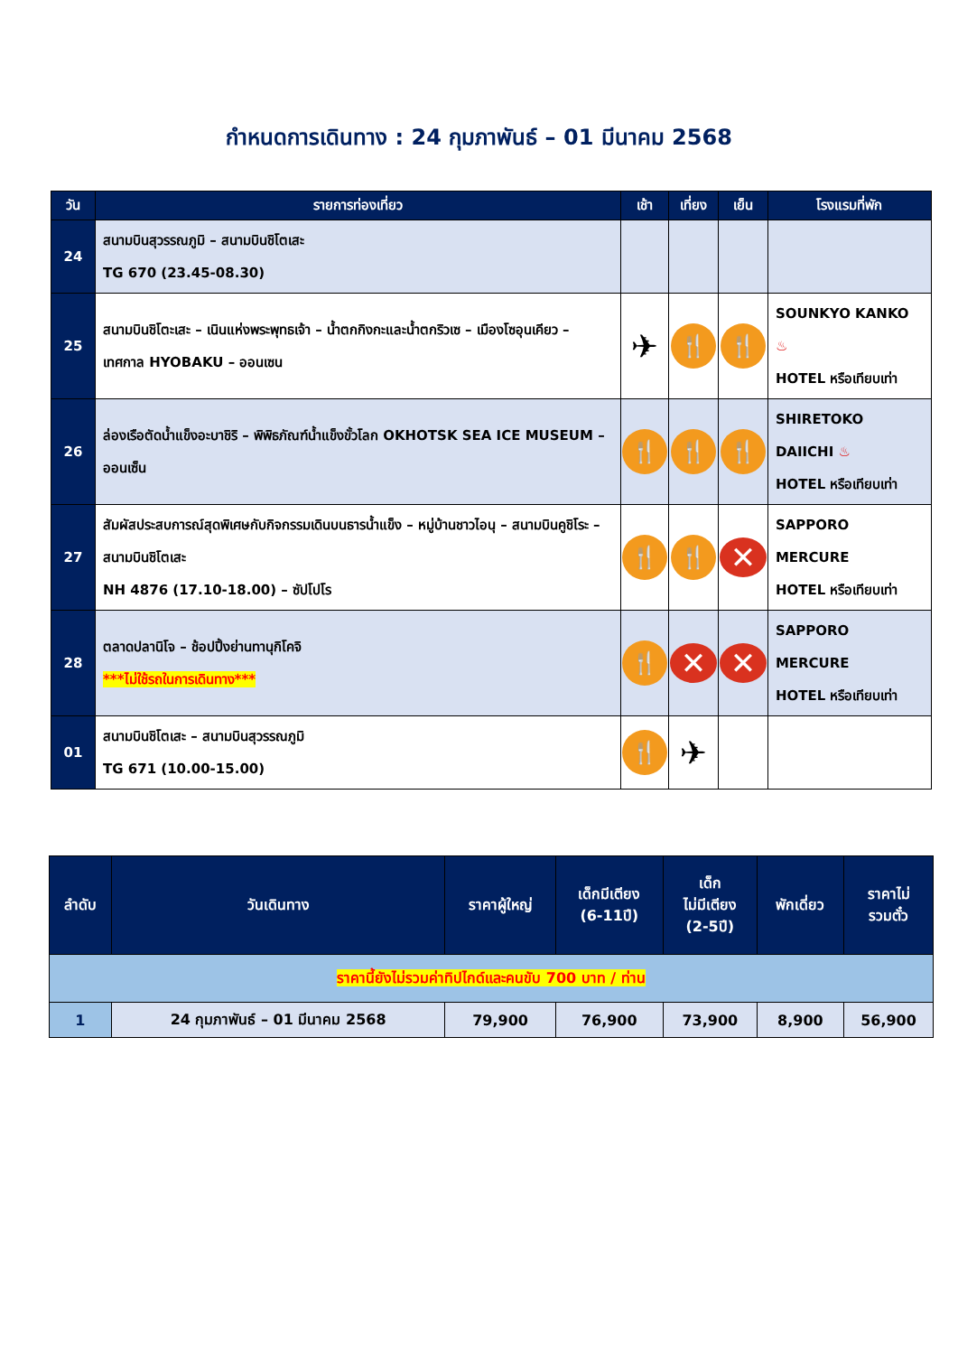กำหนดการเดินทาง : 24 กุมภาพันธ์ – 01 มีนาคม 2568
| วัน | รายการท่องเที่ยว | เช้า | เที่ยง | เย็น | โรงแรมที่พัก |
| --- | --- | --- | --- | --- | --- |
| 24 | สนามบินสุวรรณภูมิ – สนามบินชิโตเสะ TG 670 (23.45-08.30) | | | | |
| 25 | สนามบินชิโตะเสะ – เนินแห่งพระพุทธเจ้า – น้ำตกกิงกะและน้ำตกริวเซ – เมืองโซอุนเคียว – เทศกาล HYOBAKU – ออนเซน | ✈ | 🍴 | 🍴 | SOUNKYO KANKO ♨ HOTEL หรือเทียบเท่า |
| 26 | ล่องเรือตัดน้ำแข็งอะบาชิริ – พิพิธภัณฑ์น้ำแข็งขั้วโลก OKHOTSK SEA ICE MUSEUM – ออนเซ็น | 🍴 | 🍴 | 🍴 | SHIRETOKO DAIICHI ♨ HOTEL หรือเทียบเท่า |
| 27 | สัมผัสประสบการณ์สุดพิเศษกับกิจกรรมเดินบนธารน้ำแข็ง – หมู่บ้านชาวไอนุ – สนามบินคูชิโระ – สนามบินชิโตเสะ NH 4876 (17.10-18.00) – ซัปโปโร | 🍴 | 🍴 | ✕ | SAPPORO MERCURE HOTEL หรือเทียบเท่า |
| 28 | ตลาดปลานิโจ – ช้อปปิ้งย่านทานุกิโคจิ ***ไม่ใช้รถในการเดินทาง*** | 🍴 | ✕ | ✕ | SAPPORO MERCURE HOTEL หรือเทียบเท่า |
| 01 | สนามบินชิโตเสะ – สนามบินสุวรรณภูมิ TG 671 (10.00-15.00) | 🍴 | ✈ | | |
| ลำดับ | วันเดินทาง | ราคาผู้ใหญ่ | เด็กมีเตียง (6-11ปี) | เด็ก ไม่มีเตียง (2-5ปี) | พักเดี่ยว | ราคาไม่ รวมตั๋ว |
| --- | --- | --- | --- | --- | --- | --- |
| ราคานี้ยังไม่รวมค่าทิปไกด์และคนขับ 700 บาท / ท่าน | | | | | | |
| 1 | 24 กุมภาพันธ์ – 01 มีนาคม 2568 | 79,900 | 76,900 | 73,900 | 8,900 | 56,900 |